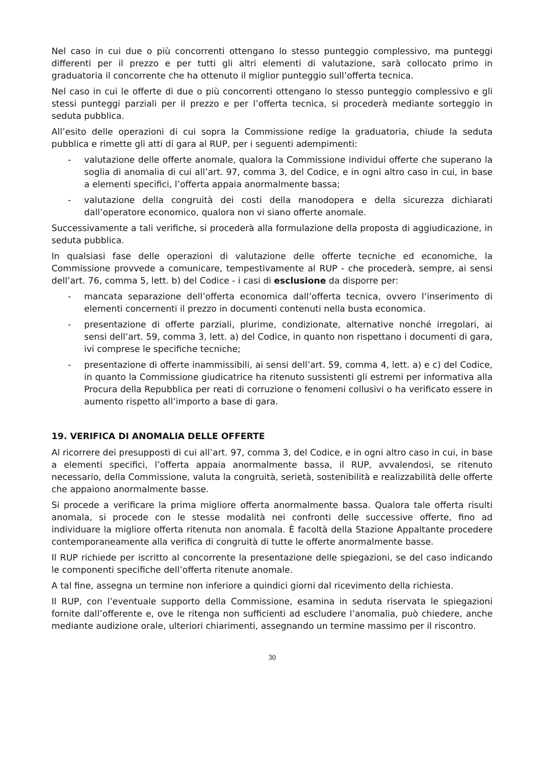Nel caso in cui due o più concorrenti ottengano lo stesso punteggio complessivo, ma punteggi differenti per il prezzo e per tutti gli altri elementi di valutazione, sarà collocato primo in graduatoria il concorrente che ha ottenuto il miglior punteggio sull’offerta tecnica.
Nel caso in cui le offerte di due o più concorrenti ottengano lo stesso punteggio complessivo e gli stessi punteggi parziali per il prezzo e per l’offerta tecnica, si procederà mediante sorteggio in seduta pubblica.
All’esito delle operazioni di cui sopra la Commissione redige la graduatoria, chiude la seduta pubblica e rimette gli atti di gara al RUP, per i seguenti adempimenti:
- valutazione delle offerte anomale, qualora la Commissione individui offerte che superano la soglia di anomalia di cui all’art. 97, comma 3, del Codice, e in ogni altro caso in cui, in base a elementi specifici, l’offerta appaia anormalmente bassa;
- valutazione della congruità dei costi della manodopera e della sicurezza dichiarati dall’operatore economico, qualora non vi siano offerte anomale.
Successivamente a tali verifiche, si procederà alla formulazione della proposta di aggiudicazione, in seduta pubblica.
In qualsiasi fase delle operazioni di valutazione delle offerte tecniche ed economiche, la Commissione provvede a comunicare, tempestivamente al RUP - che procederà, sempre, ai sensi dell’art. 76, comma 5, lett. b) del Codice - i casi di esclusione da disporre per:
- mancata separazione dell’offerta economica dall’offerta tecnica, ovvero l’inserimento di elementi concernenti il prezzo in documenti contenuti nella busta economica.
- presentazione di offerte parziali, plurime, condizionate, alternative nonché irregolari, ai sensi dell’art. 59, comma 3, lett. a) del Codice, in quanto non rispettano i documenti di gara, ivi comprese le specifiche tecniche;
- presentazione di offerte inammissibili, ai sensi dell’art. 59, comma 4, lett. a) e c) del Codice, in quanto la Commissione giudicatrice ha ritenuto sussistenti gli estremi per informativa alla Procura della Repubblica per reati di corruzione o fenomeni collusivi o ha verificato essere in aumento rispetto all’importo a base di gara.
19. VERIFICA DI ANOMALIA DELLE OFFERTE
Al ricorrere dei presupposti di cui all’art. 97, comma 3, del Codice, e in ogni altro caso in cui, in base a elementi specifici, l’offerta appaia anormalmente bassa, il RUP, avvalendosi, se ritenuto necessario, della Commissione, valuta la congruità, serietà, sostenibilità e realizzabilità delle offerte che appaiono anormalmente basse.
Si procede a verificare la prima migliore offerta anormalmente bassa. Qualora tale offerta risulti anomala, si procede con le stesse modalità nei confronti delle successive offerte, fino ad individuare la migliore offerta ritenuta non anomala. È facoltà della Stazione Appaltante procedere contemporaneamente alla verifica di congruità di tutte le offerte anormalmente basse.
Il RUP richiede per iscritto al concorrente la presentazione delle spiegazioni, se del caso indicando le componenti specifiche dell’offerta ritenute anomale.
A tal fine, assegna un termine non inferiore a quindici giorni dal ricevimento della richiesta.
Il RUP, con l’eventuale supporto della Commissione, esamina in seduta riservata le spiegazioni fornite dall’offerente e, ove le ritenga non sufficienti ad escludere l’anomalia, può chiedere, anche mediante audizione orale, ulteriori chiarimenti, assegnando un termine massimo per il riscontro.
30